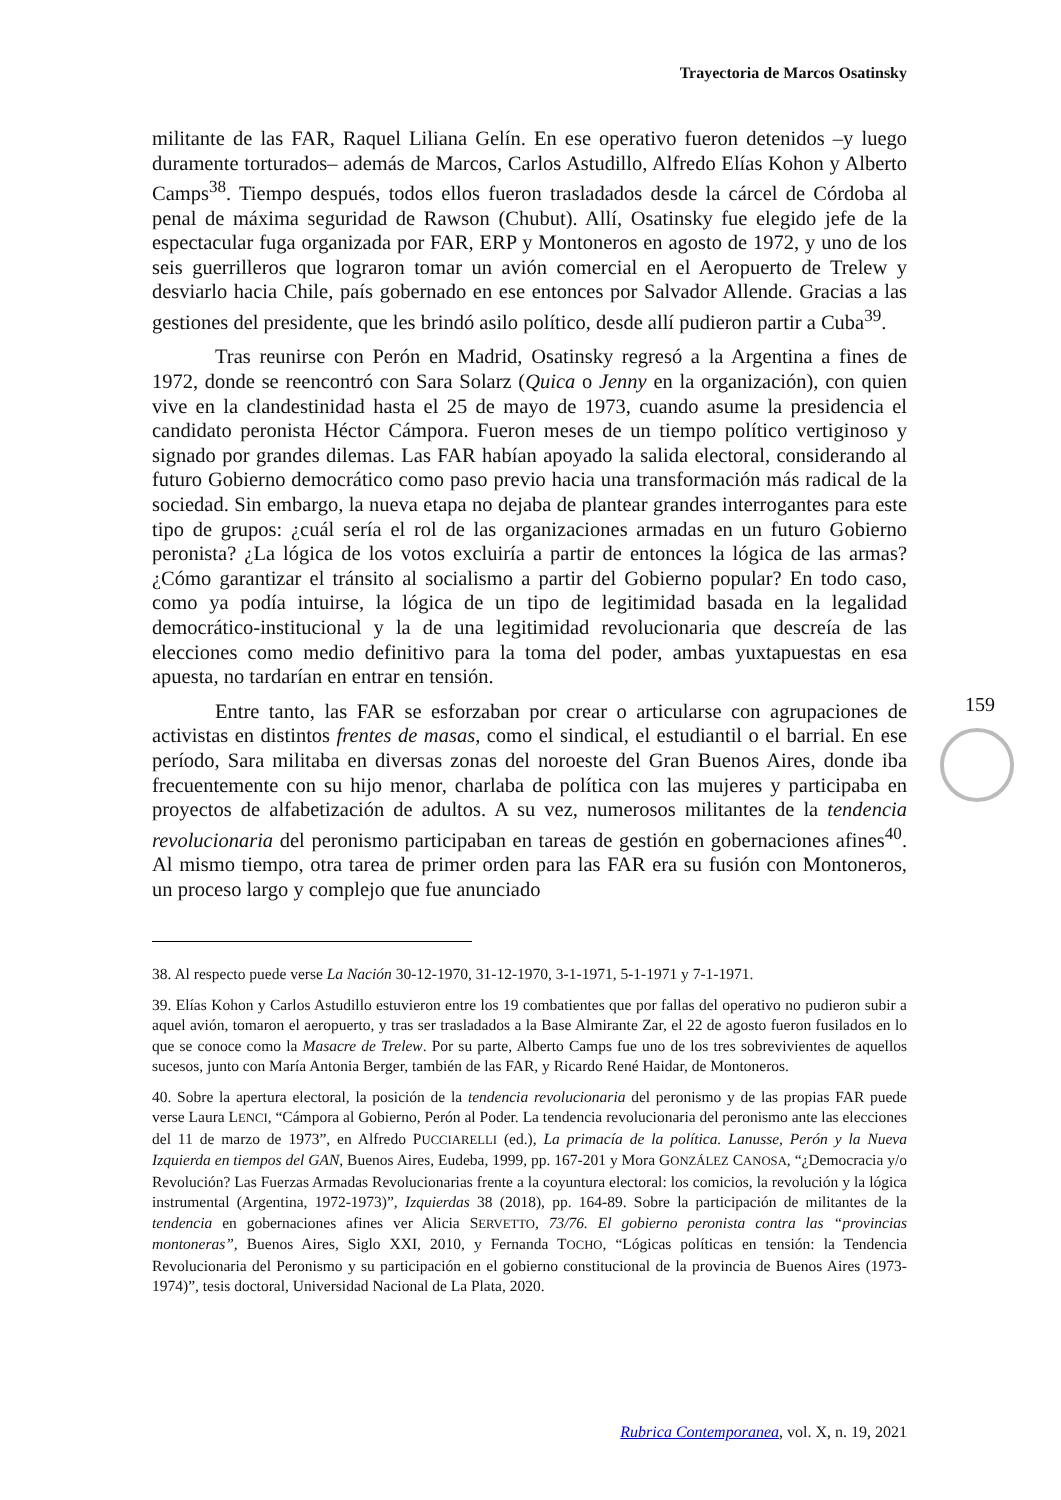Trayectoria de Marcos Osatinsky
militante de las FAR, Raquel Liliana Gelín. En ese operativo fueron detenidos –y luego duramente torturados– además de Marcos, Carlos Astudillo, Alfredo Elías Kohon y Alberto Camps<sup>38</sup>. Tiempo después, todos ellos fueron trasladados desde la cárcel de Córdoba al penal de máxima seguridad de Rawson (Chubut). Allí, Osatinsky fue elegido jefe de la espectacular fuga organizada por FAR, ERP y Montoneros en agosto de 1972, y uno de los seis guerrilleros que lograron tomar un avión comercial en el Aeropuerto de Trelew y desviarlo hacia Chile, país gobernado en ese entonces por Salvador Allende. Gracias a las gestiones del presidente, que les brindó asilo político, desde allí pudieron partir a Cuba<sup>39</sup>.
Tras reunirse con Perón en Madrid, Osatinsky regresó a la Argentina a fines de 1972, donde se reencontró con Sara Solarz (Quica o Jenny en la organización), con quien vive en la clandestinidad hasta el 25 de mayo de 1973, cuando asume la presidencia el candidato peronista Héctor Cámpora. Fueron meses de un tiempo político vertiginoso y signado por grandes dilemas. Las FAR habían apoyado la salida electoral, considerando al futuro Gobierno democrático como paso previo hacia una transformación más radical de la sociedad. Sin embargo, la nueva etapa no dejaba de plantear grandes interrogantes para este tipo de grupos: ¿cuál sería el rol de las organizaciones armadas en un futuro Gobierno peronista? ¿La lógica de los votos excluiría a partir de entonces la lógica de las armas? ¿Cómo garantizar el tránsito al socialismo a partir del Gobierno popular? En todo caso, como ya podía intuirse, la lógica de un tipo de legitimidad basada en la legalidad democrático-institucional y la de una legitimidad revolucionaria que descreía de las elecciones como medio definitivo para la toma del poder, ambas yuxtapuestas en esa apuesta, no tardarían en entrar en tensión.
Entre tanto, las FAR se esforzaban por crear o articularse con agrupaciones de activistas en distintos frentes de masas, como el sindical, el estudiantil o el barrial. En ese período, Sara militaba en diversas zonas del noroeste del Gran Buenos Aires, donde iba frecuentemente con su hijo menor, charlaba de política con las mujeres y participaba en proyectos de alfabetización de adultos. A su vez, numerosos militantes de la tendencia revolucionaria del peronismo participaban en tareas de gestión en gobernaciones afines<sup>40</sup>. Al mismo tiempo, otra tarea de primer orden para las FAR era su fusión con Montoneros, un proceso largo y complejo que fue anunciado
38. Al respecto puede verse La Nación 30-12-1970, 31-12-1970, 3-1-1971, 5-1-1971 y 7-1-1971.
39. Elías Kohon y Carlos Astudillo estuvieron entre los 19 combatientes que por fallas del operativo no pudieron subir a aquel avión, tomaron el aeropuerto, y tras ser trasladados a la Base Almirante Zar, el 22 de agosto fueron fusilados en lo que se conoce como la Masacre de Trelew. Por su parte, Alberto Camps fue uno de los tres sobrevivientes de aquellos sucesos, junto con María Antonia Berger, también de las FAR, y Ricardo René Haidar, de Montoneros.
40. Sobre la apertura electoral, la posición de la tendencia revolucionaria del peronismo y de las propias FAR puede verse Laura LENCI, “Cámpora al Gobierno, Perón al Poder. La tendencia revolucionaria del peronismo ante las elecciones del 11 de marzo de 1973”, en Alfredo PUCCIARELLI (ed.), La primacía de la política. Lanusse, Perón y la Nueva Izquierda en tiempos del GAN, Buenos Aires, Eudeba, 1999, pp. 167-201 y Mora GONZÁLEZ CANOSA, “¿Democracia y/o Revolución? Las Fuerzas Armadas Revolucionarias frente a la coyuntura electoral: los comicios, la revolución y la lógica instrumental (Argentina, 1972-1973)”, Izquierdas 38 (2018), pp. 164-89. Sobre la participación de militantes de la tendencia en gobernaciones afines ver Alicia SERVETTO, 73/76. El gobierno peronista contra las “provincias montoneras”, Buenos Aires, Siglo XXI, 2010, y Fernanda TOCHO, “Lógicas políticas en tensión: la Tendencia Revolucionaria del Peronismo y su participación en el gobierno constitucional de la provincia de Buenos Aires (1973-1974)”, tesis doctoral, Universidad Nacional de La Plata, 2020.
159
Rubrica Contemporanea, vol. X, n. 19, 2021